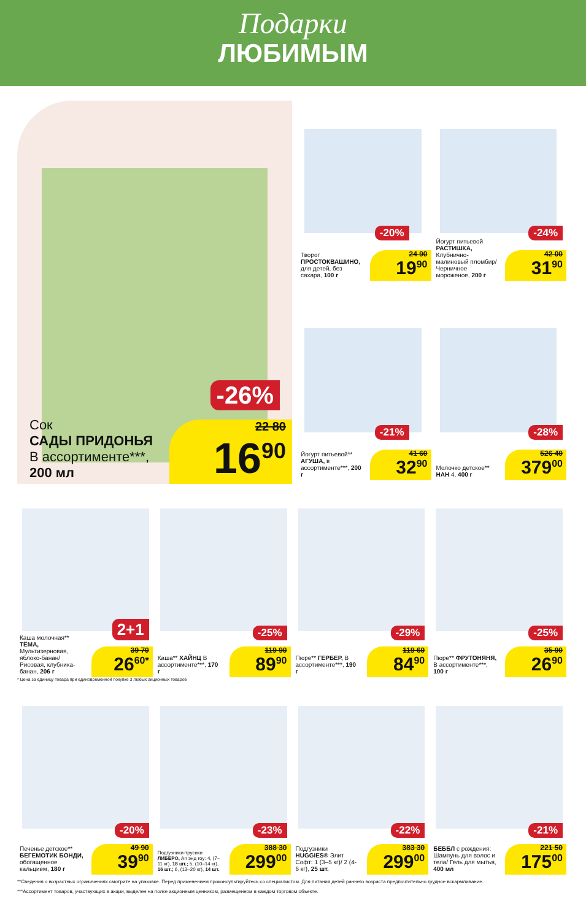Подарки
ЛЮБИМЫМ
-26%
Сок
САДЫ ПРИДОНЬЯ
В ассортименте***,
200 мл
22 80
16<sup>90</sup>
-20%
Творог
ПРОСТОКВАШИНО, для детей, без сахара, 100 г
24 90
19<sup>90</sup>
-24%
Йогурт питьевой РАСТИШКА, Клубнично-малиновый пломбир/ Черничное мороженое, 200 г
42 00
31<sup>90</sup>
-21%
Йогурт питьевой** АГУША, в ассортименте***, 200 г
41 60
32<sup>90</sup>
-28%
Молочко детское** НАН 4, 400 г
526 40
379<sup>00</sup>
2+1
Каша молочная** ТЁМА, Мультизерновая, яблоко-банан/ Рисовая, клубника-банан, 206 г
39 70
26<sup>60*</sup>
-25%
Каша** ХАЙНЦ В ассортименте***, 170 г
119 90
89<sup>90</sup>
-29%
Пюре** ГЕРБЕР, В ассортименте***, 190 г
119 60
84<sup>90</sup>
-25%
Пюре** ФРУТОНЯНЯ, В ассортименте***, 100 г
35 90
26<sup>90</sup>
* Цена за единицу товара при единовременной покупке 3 любых акционных товаров
-20%
Печенье детское** БЕГЕМОТИК БОНДИ, обогащенное кальцием, 180 г
49 90
39<sup>90</sup>
-23%
Подгузники-трусики ЛИБЕРО, Ап энд гоу: 4, (7–11 кг), 18 шт.; 5, (10–14 кг), 16 шт.; 6, (13–20 кг), 14 шт.
388 30
299<sup>00</sup>
-22%
Подгузники HUGGIES® Элит Софт: 1 (3–5 кг)/ 2 (4-6 кг), 25 шт.
383 30
299<sup>00</sup>
-21%
БЕББЛ с рождения: Шампунь для волос и тела/ Гель для мытья, 400 мл
221 50
175<sup>00</sup>
**Сведения о возрастных ограничениях смотрите на упаковке. Перед применением проконсультируйтесь со специалистом. Для питания детей раннего возраста предпочтительно грудное вскармливание.
***Ассортимент товаров, участвующих в акции, выделен на полке акционным ценником, размещенном в каждом торговом объекте.